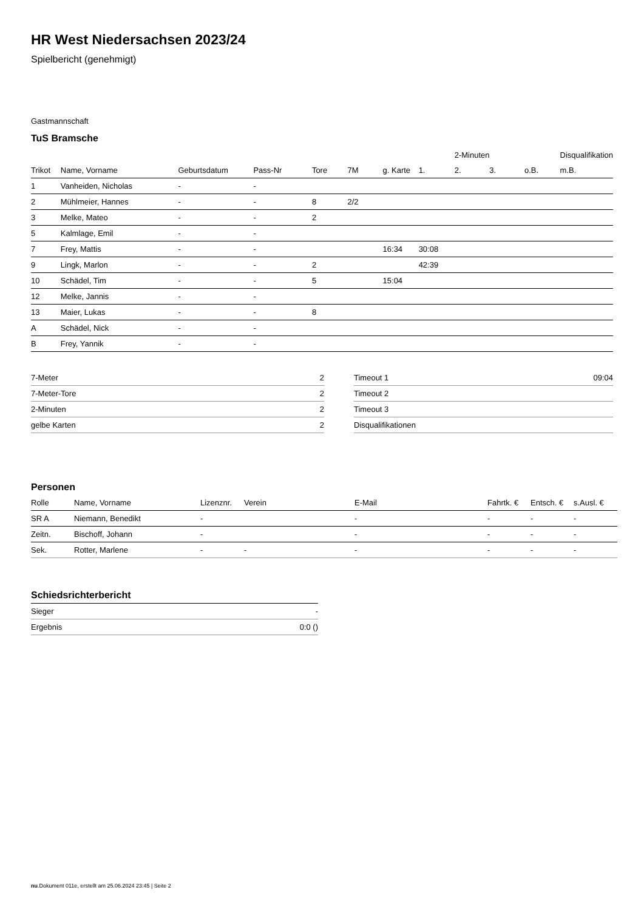HR West Niedersachsen 2023/24
Spielbericht (genehmigt)
Gastmannschaft
TuS Bramsche
| | | | | | | | | 2-Minuten | | | Disqualifikation |
| Trikot | Name, Vorname | Geburtsdatum | Pass-Nr | Tore | 7M | g. Karte | 1. | 2. | 3. | o.B. | m.B. |
| 1 | Vanheiden, Nicholas | - | - | | | | | | | | |
| 2 | Mühlmeier, Hannes | - | - | 8 | 2/2 | | | | | | |
| 3 | Melke, Mateo | - | - | 2 | | | | | | | |
| 5 | Kalmlage, Emil | - | - | | | | | | | | |
| 7 | Frey, Mattis | - | - | | | 16:34 | 30:08 | | | | |
| 9 | Lingk, Marlon | - | - | 2 | | | 42:39 | | | | |
| 10 | Schädel, Tim | - | - | 5 | | 15:04 | | | | | |
| 12 | Melke, Jannis | - | - | | | | | | | | |
| 13 | Maier, Lukas | - | - | 8 | | | | | | | |
| A | Schädel, Nick | - | - | | | | | | | | |
| B | Frey, Yannik | - | - | | | | | | | | |
| 7-Meter | 2 |
| 7-Meter-Tore | 2 |
| 2-Minuten | 2 |
| gelbe Karten | 2 |
| Timeout 1 | 09:04 |
| Timeout 2 | |
| Timeout 3 | |
| Disqualifikationen | |
Personen
| Rolle | Name, Vorname | Lizenznr. | Verein | E-Mail | Fahrtk. € | Entsch. € | s.Ausl. € |
| --- | --- | --- | --- | --- | --- | --- | --- |
| SR A | Niemann, Benedikt | - | | - | - | - | - |
| Zeitn. | Bischoff, Johann | - | | - | - | - | - |
| Sek. | Rotter, Marlene | - | - | - | - | - | - |
Schiedsrichterbericht
| Sieger | - |
| Ergebnis | 0:0 () |
nu.Dokument 011e, erstellt am 25.06.2024 23:45 | Seite 2